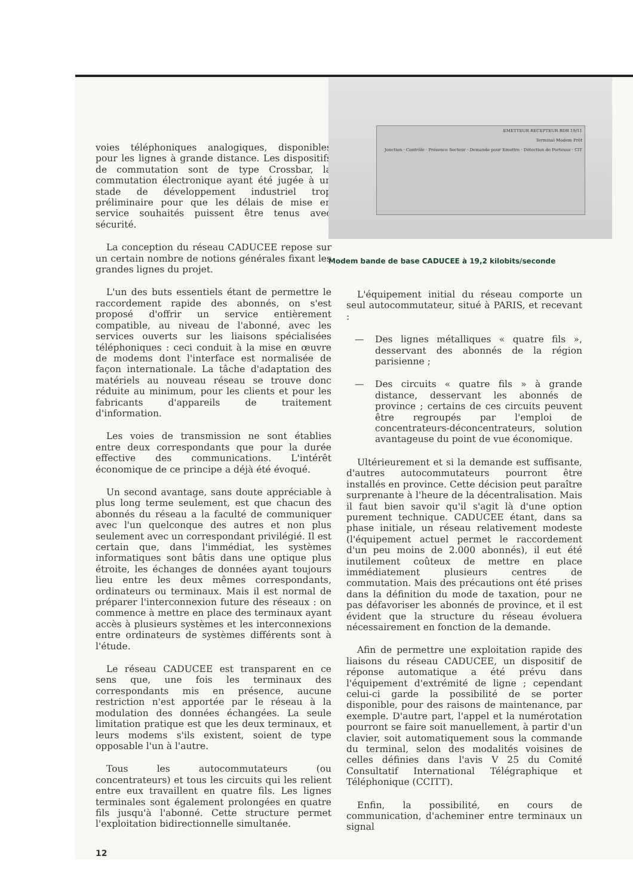voies téléphoniques analogiques, disponibles pour les lignes à grande distance. Les dispositifs de commutation sont de type Crossbar, la commutation électronique ayant été jugée à un stade de développement industriel trop préliminaire pour que les délais de mise en service souhaités puissent être tenus avec sécurité.
La conception du réseau CADUCEE repose sur un certain nombre de notions générales fixant les grandes lignes du projet.
L'un des buts essentiels étant de permettre le raccordement rapide des abonnés, on s'est proposé d'offrir un service entièrement compatible, au niveau de l'abonné, avec les services ouverts sur les liaisons spécialisées téléphoniques : ceci conduit à la mise en œuvre de modems dont l'interface est normalisée de façon internationale. La tâche d'adaptation des matériels au nouveau réseau se trouve donc réduite au minimum, pour les clients et pour les fabricants d'appareils de traitement d'information.
Les voies de transmission ne sont établies entre deux correspondants que pour la durée effective des communications. L'intérêt économique de ce principe a déjà été évoqué.
Un second avantage, sans doute appréciable à plus long terme seulement, est que chacun des abonnés du réseau a la faculté de communiquer avec l'un quelconque des autres et non plus seulement avec un correspondant privilégié. Il est certain que, dans l'immédiat, les systèmes informatiques sont bâtis dans une optique plus étroite, les échanges de données ayant toujours lieu entre les deux mêmes correspondants, ordinateurs ou terminaux. Mais il est normal de préparer l'interconnexion future des réseaux : on commence à mettre en place des terminaux ayant accès à plusieurs systèmes et les interconnexions entre ordinateurs de systèmes différents sont à l'étude.
Le réseau CADUCEE est transparent en ce sens que, une fois les terminaux des correspondants mis en présence, aucune restriction n'est apportée par le réseau à la modulation des données échangées. La seule limitation pratique est que les deux terminaux, et leurs modems s'ils existent, soient de type opposable l'un à l'autre.
Tous les autocommutateurs (ou concentrateurs) et tous les circuits qui les relient entre eux travaillent en quatre fils. Les lignes terminales sont également prolongées en quatre fils jusqu'à l'abonné. Cette structure permet l'exploitation bidirectionnelle simultanée.
12
EMETTEUR RECEPTEUR BDB 19/11
Terminal Modem Prêt
Jonction · Contrôle · Présence Secteur · Demande pour Emettre · Détection de Porteuse · CIT
Modem bande de base CADUCEE à 19,2 kilobits/seconde
L'équipement initial du réseau comporte un seul autocommutateur, situé à PARIS, et recevant :
— Des lignes métalliques « quatre fils », desservant des abonnés de la région parisienne ;
— Des circuits « quatre fils » à grande distance, desservant les abonnés de province ; certains de ces circuits peuvent être regroupés par l'emploi de concentrateurs-déconcentrateurs, solution avantageuse du point de vue économique.
Ultérieurement et si la demande est suffisante, d'autres autocommutateurs pourront être installés en province. Cette décision peut paraître surprenante à l'heure de la décentralisation. Mais il faut bien savoir qu'il s'agit là d'une option purement technique. CADUCEE étant, dans sa phase initiale, un réseau relativement modeste (l'équipement actuel permet le raccordement d'un peu moins de 2.000 abonnés), il eut été inutilement coûteux de mettre en place immédiatement plusieurs centres de commutation. Mais des précautions ont été prises dans la définition du mode de taxation, pour ne pas défavoriser les abonnés de province, et il est évident que la structure du réseau évoluera nécessairement en fonction de la demande.
Afin de permettre une exploitation rapide des liaisons du réseau CADUCEE, un dispositif de réponse automatique a été prévu dans l'équipement d'extrémité de ligne ; cependant celui-ci garde la possibilité de se porter disponible, pour des raisons de maintenance, par exemple. D'autre part, l'appel et la numérotation pourront se faire soit manuellement, à partir d'un clavier, soit automatiquement sous la commande du terminal, selon des modalités voisines de celles définies dans l'avis V 25 du Comité Consultatif International Télégraphique et Téléphonique (CCITT).
Enfin, la possibilité, en cours de communication, d'acheminer entre terminaux un signal